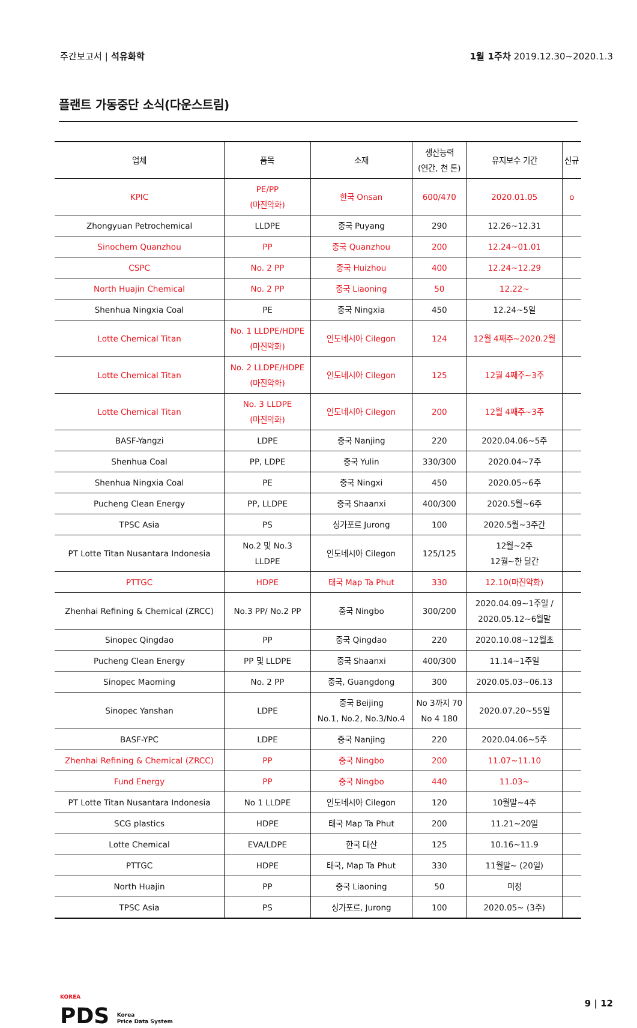주간보고서 | 석유화학 1월 1주차 2019.12.30~2020.1.3
플랜트 가동중단 소식(다운스트림)
| 업체 | 품목 | 소재 | 생산능력 (연간, 천 톤) | 유지보수 기간 | 신규 |
| --- | --- | --- | --- | --- | --- |
| KPIC | PE/PP (마진악화) | 한국 Onsan | 600/470 | 2020.01.05 | o |
| Zhongyuan Petrochemical | LLDPE | 중국 Puyang | 290 | 12.26~12.31 | |
| Sinochem Quanzhou | PP | 중국 Quanzhou | 200 | 12.24~01.01 | |
| CSPC | No. 2 PP | 중국 Huizhou | 400 | 12.24~12.29 | |
| North Huajin Chemical | No. 2 PP | 중국 Liaoning | 50 | 12.22~ | |
| Shenhua Ningxia Coal | PE | 중국 Ningxia | 450 | 12.24~5일 | |
| Lotte Chemical Titan | No. 1 LLDPE/HDPE (마진악화) | 인도네시아 Cilegon | 124 | 12월 4째주~2020.2월 | |
| Lotte Chemical Titan | No. 2 LLDPE/HDPE (마진악화) | 인도네시아 Cilegon | 125 | 12월 4째주~3주 | |
| Lotte Chemical Titan | No. 3 LLDPE (마진악화) | 인도네시아 Cilegon | 200 | 12월 4째주~3주 | |
| BASF-Yangzi | LDPE | 중국 Nanjing | 220 | 2020.04.06~5주 | |
| Shenhua Coal | PP, LDPE | 중국 Yulin | 330/300 | 2020.04~7주 | |
| Shenhua Ningxia Coal | PE | 중국 Ningxi | 450 | 2020.05~6주 | |
| Pucheng Clean Energy | PP, LLDPE | 중국 Shaanxi | 400/300 | 2020.5월~6주 | |
| TPSC Asia | PS | 싱가포르 Jurong | 100 | 2020.5월~3주간 | |
| PT Lotte Titan Nusantara Indonesia | No.2 및 No.3 LLDPE | 인도네시아 Cilegon | 125/125 | 12월~2주 12월~한 달간 | |
| PTTGC | HDPE | 태국 Map Ta Phut | 330 | 12.10(마진악화) | |
| Zhenhai Refining & Chemical (ZRCC) | No.3 PP/ No.2 PP | 중국 Ningbo | 300/200 | 2020.04.09~1주일 / 2020.05.12~6월말 | |
| Sinopec Qingdao | PP | 중국 Qingdao | 220 | 2020.10.08~12월초 | |
| Pucheng Clean Energy | PP 및 LLDPE | 중국 Shaanxi | 400/300 | 11.14~1주일 | |
| Sinopec Maoming | No. 2 PP | 중국, Guangdong | 300 | 2020.05.03~06.13 | |
| Sinopec Yanshan | LDPE | 중국 Beijing No.1, No.2, No.3/No.4 | No 3까지 70 No 4 180 | 2020.07.20~55일 | |
| BASF-YPC | LDPE | 중국 Nanjing | 220 | 2020.04.06~5주 | |
| Zhenhai Refining & Chemical (ZRCC) | PP | 중국 Ningbo | 200 | 11.07~11.10 | |
| Fund Energy | PP | 중국 Ningbo | 440 | 11.03~ | |
| PT Lotte Titan Nusantara Indonesia | No 1 LLDPE | 인도네시아 Cilegon | 120 | 10월말~4주 | |
| SCG plastics | HDPE | 태국 Map Ta Phut | 200 | 11.21~20일 | |
| Lotte Chemical | EVA/LDPE | 한국 대산 | 125 | 10.16~11.9 | |
| PTTGC | HDPE | 태국, Map Ta Phut | 330 | 11월말~ (20일) | |
| North Huajin | PP | 중국 Liaoning | 50 | 미정 | |
| TPSC Asia | PS | 싱가포르, Jurong | 100 | 2020.05~ (3주) | |
KOREA
PDS Korea
Price Data System
9 | 12